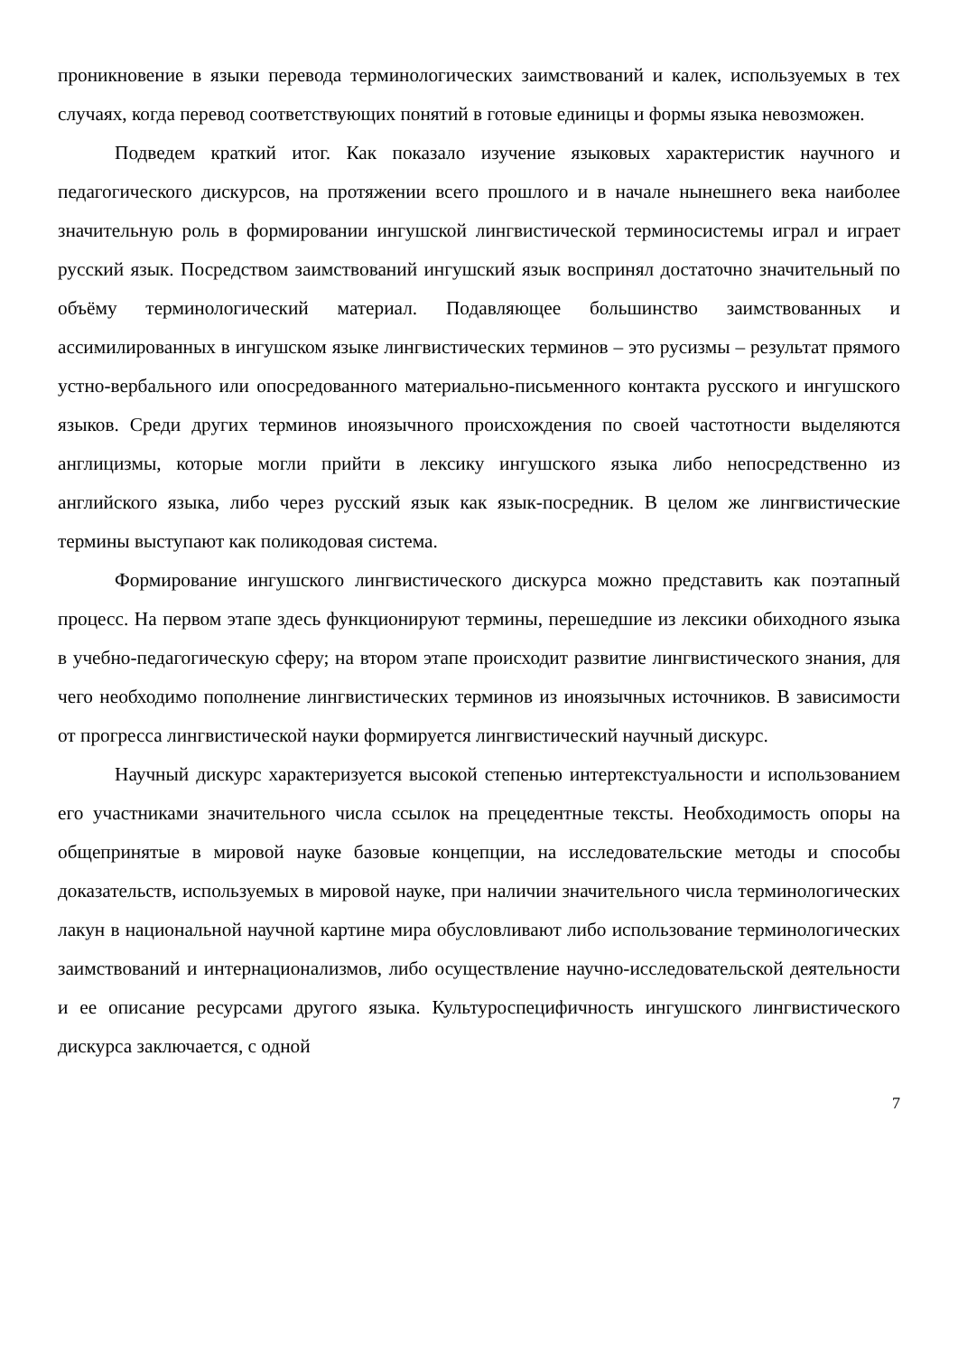проникновение в языки перевода терминологических заимствований и калек, используемых в тех случаях, когда перевод соответствующих понятий в готовые единицы и формы языка невозможен.
Подведем краткий итог. Как показало изучение языковых характеристик научного и педагогического дискурсов, на протяжении всего прошлого и в начале нынешнего века наиболее значительную роль в формировании ингушской лингвистической терминосистемы играл и играет русский язык. Посредством заимствований ингушский язык воспринял достаточно значительный по объёму терминологический материал. Подавляющее большинство заимствованных и ассимилированных в ингушском языке лингвистических терминов – это русизмы – результат прямого устно-вербального или опосредованного материально-письменного контакта русского и ингушского языков. Среди других терминов иноязычного происхождения по своей частотности выделяются англицизмы, которые могли прийти в лексику ингушского языка либо непосредственно из английского языка, либо через русский язык как язык-посредник. В целом же лингвистические термины выступают как поликодовая система.
Формирование ингушского лингвистического дискурса можно представить как поэтапный процесс. На первом этапе здесь функционируют термины, перешедшие из лексики обиходного языка в учебно-педагогическую сферу; на втором этапе происходит развитие лингвистического знания, для чего необходимо пополнение лингвистических терминов из иноязычных источников. В зависимости от прогресса лингвистической науки формируется лингвистический научный дискурс.
Научный дискурс характеризуется высокой степенью интертекстуальности и использованием его участниками значительного числа ссылок на прецедентные тексты. Необходимость опоры на общепринятые в мировой науке базовые концепции, на исследовательские методы и способы доказательств, используемых в мировой науке, при наличии значительного числа терминологических лакун в национальной научной картине мира обусловливают либо использование терминологических заимствований и интернационализмов, либо осуществление научно-исследовательской деятельности и ее описание ресурсами другого языка. Культуроспецифичность ингушского лингвистического дискурса заключается, с одной
7